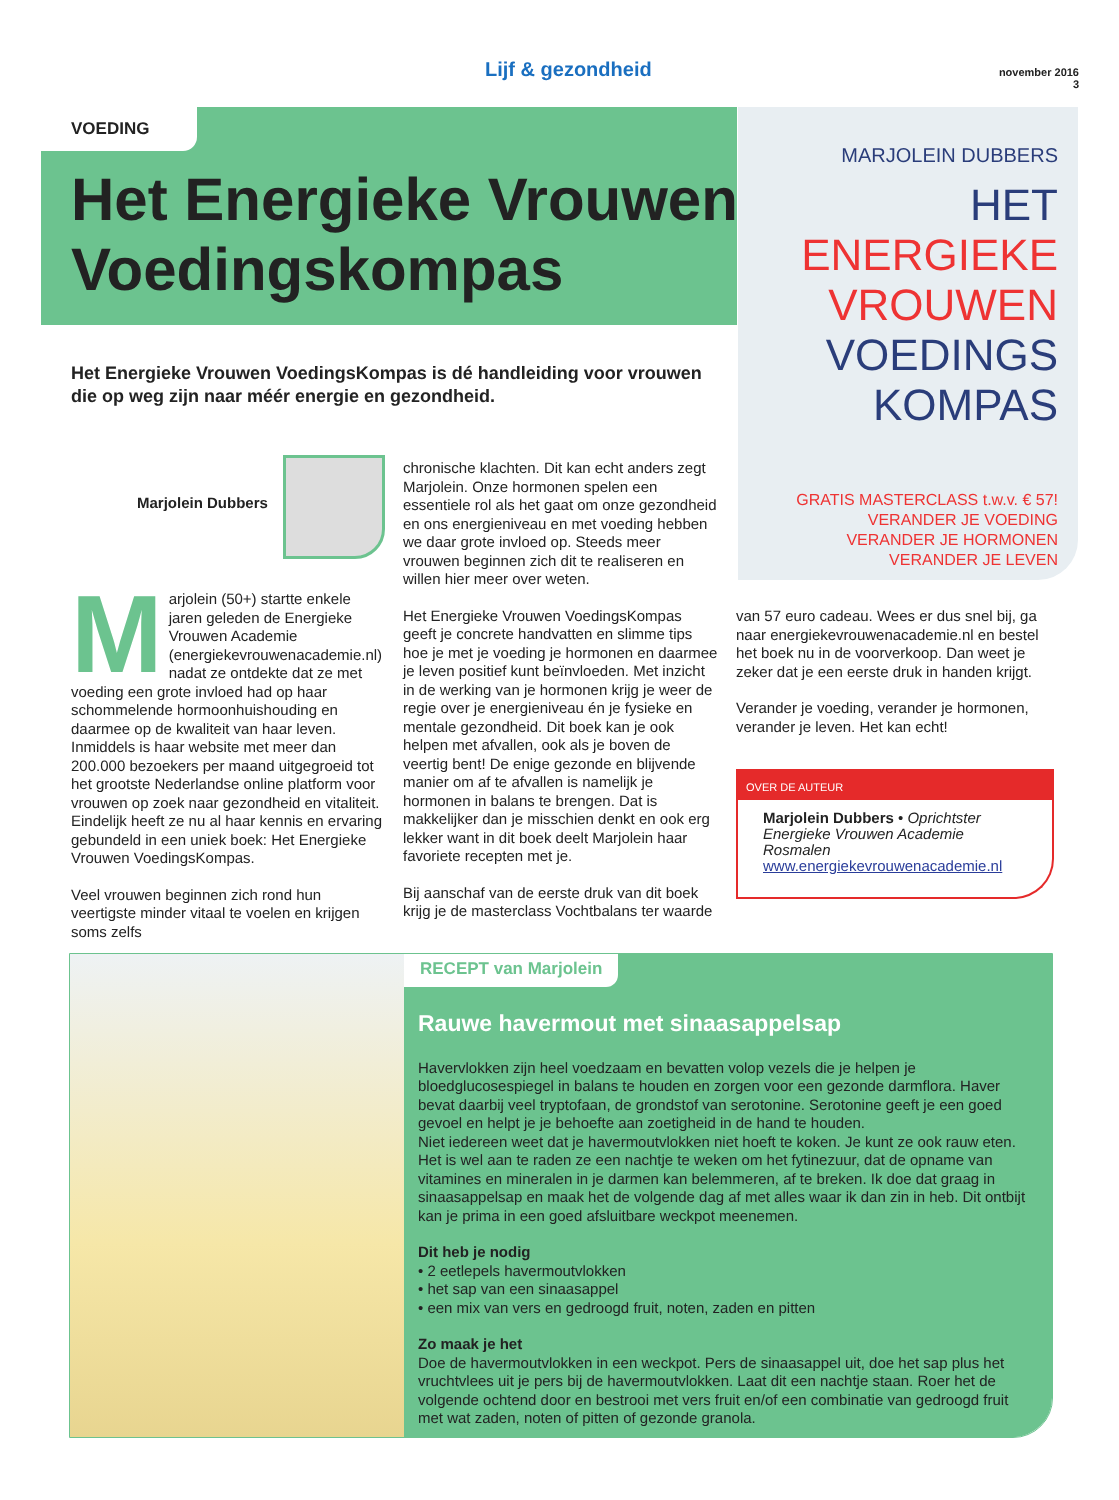Lijf & gezondheid
november 2016
3
VOEDING
Het Energieke Vrouwen
Voedingskompas
MARJOLEIN DUBBERS HET
ENERGIEKE
VROUWEN
VOEDINGS
KOMPAS
GRATIS MASTERCLASS t.w.v. € 57!
VERANDER JE VOEDING
VERANDER JE HORMONEN
VERANDER JE LEVEN
Het Energieke Vrouwen VoedingsKompas is dé handleiding voor vrouwen die op weg zijn naar méér energie en gezondheid.
Marjolein Dubbers
Marjolein (50+) startte enkele jaren geleden de Energieke Vrouwen Academie (energiekevrouwenacademie.nl) nadat ze ontdekte dat ze met voeding een grote invloed had op haar schommelende hormoonhuishouding en daarmee op de kwaliteit van haar leven. Inmiddels is haar website met meer dan 200.000 bezoekers per maand uitgegroeid tot het grootste Nederlandse online platform voor vrouwen op zoek naar gezondheid en vitaliteit. Eindelijk heeft ze nu al haar kennis en ervaring gebundeld in een uniek boek: Het Energieke Vrouwen VoedingsKompas.
Veel vrouwen beginnen zich rond hun veertigste minder vitaal te voelen en krijgen soms zelfs
chronische klachten. Dit kan echt anders zegt Marjolein. Onze hormonen spelen een essentiele rol als het gaat om onze gezondheid en ons energieniveau en met voeding hebben we daar grote invloed op. Steeds meer vrouwen beginnen zich dit te realiseren en willen hier meer over weten.
Het Energieke Vrouwen VoedingsKompas geeft je concrete handvatten en slimme tips hoe je met je voeding je hormonen en daarmee je leven positief kunt beïnvloeden. Met inzicht in de werking van je hormonen krijg je weer de regie over je energieniveau én je fysieke en mentale gezondheid. Dit boek kan je ook helpen met afvallen, ook als je boven de veertig bent! De enige gezonde en blijvende manier om af te afvallen is namelijk je hormonen in balans te brengen. Dat is makkelijker dan je misschien denkt en ook erg lekker want in dit boek deelt Marjolein haar favoriete recepten met je.
Bij aanschaf van de eerste druk van dit boek krijg je de masterclass Vochtbalans ter waarde
van 57 euro cadeau. Wees er dus snel bij, ga naar energiekevrouwenacademie.nl en bestel het boek nu in de voorverkoop. Dan weet je zeker dat je een eerste druk in handen krijgt.
Verander je voeding, verander je hormonen, verander je leven. Het kan echt!
OVER DE AUTEUR
Marjolein Dubbers • Oprichtster Energieke Vrouwen Academie Rosmalen
www.energiekevrouwenacademie.nl
RECEPT van Marjolein
Rauwe havermout met sinaasappelsap
Havervlokken zijn heel voedzaam en bevatten volop vezels die je helpen je bloedglucosespiegel in balans te houden en zorgen voor een gezonde darmflora. Haver bevat daarbij veel tryptofaan, de grondstof van serotonine. Serotonine geeft je een goed gevoel en helpt je je behoefte aan zoetigheid in de hand te houden.
Niet iedereen weet dat je havermoutvlokken niet hoeft te koken. Je kunt ze ook rauw eten. Het is wel aan te raden ze een nachtje te weken om het fytinezuur, dat de opname van vitamines en mineralen in je darmen kan belemmeren, af te breken. Ik doe dat graag in sinaasappelsap en maak het de volgende dag af met alles waar ik dan zin in heb. Dit ontbijt kan je prima in een goed afsluitbare weckpot meenemen.
Dit heb je nodig
• 2 eetlepels havermoutvlokken
• het sap van een sinaasappel
• een mix van vers en gedroogd fruit, noten, zaden en pitten
Zo maak je het
Doe de havermoutvlokken in een weckpot. Pers de sinaasappel uit, doe het sap plus het vruchtvlees uit je pers bij de havermoutvlokken. Laat dit een nachtje staan. Roer het de volgende ochtend door en bestrooi met vers fruit en/of een combinatie van gedroogd fruit met wat zaden, noten of pitten of gezonde granola.